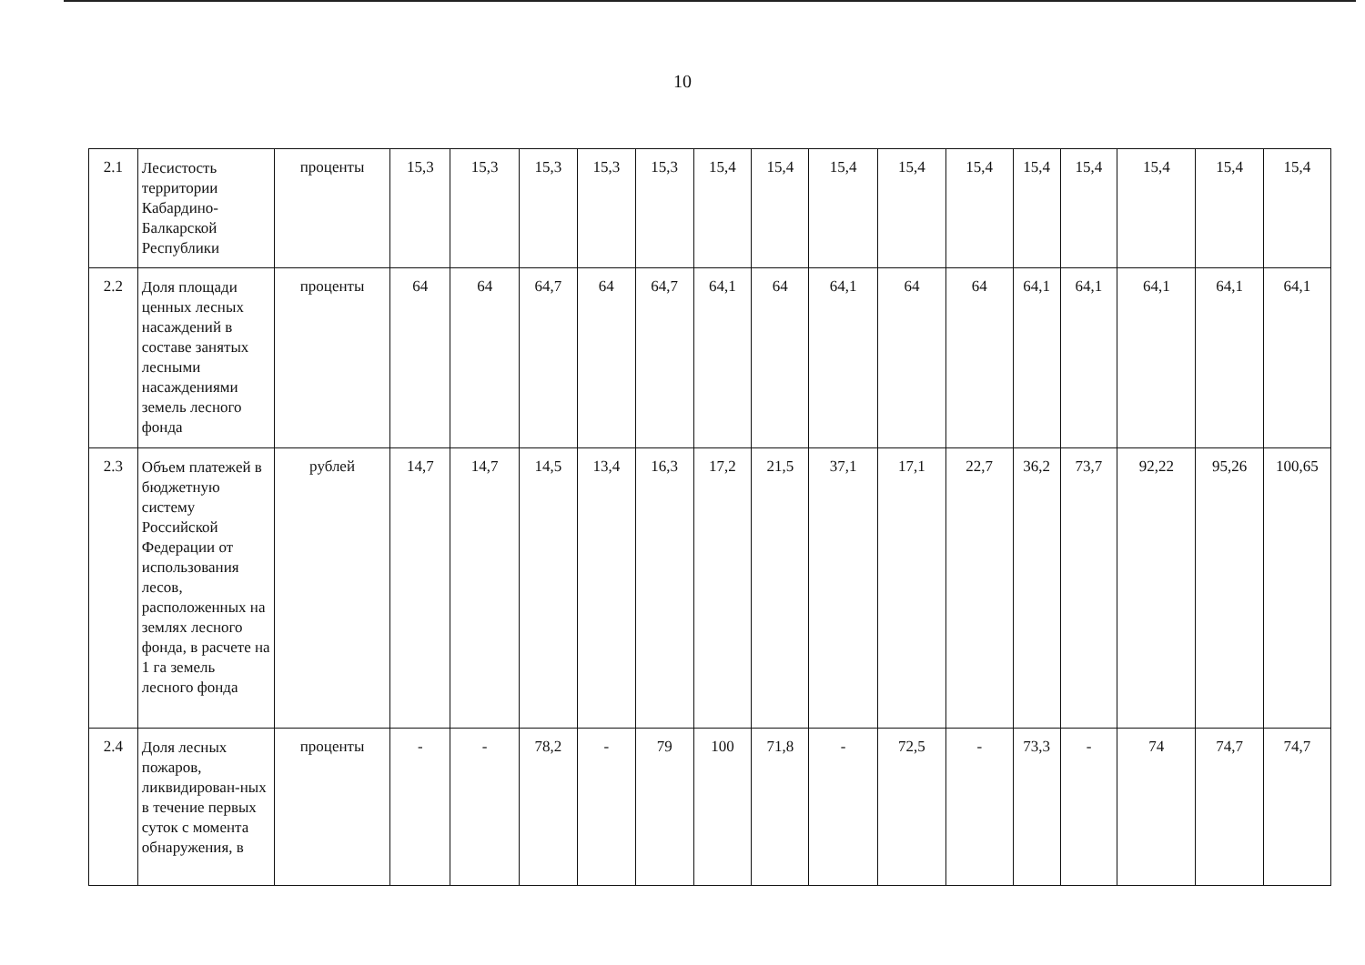10
| 2.1 | Лесистость территории Кабардино-Балкарской Республики | проценты | 15,3 | 15,3 | 15,3 | 15,3 | 15,3 | 15,4 | 15,4 | 15,4 | 15,4 | 15,4 | 15,4 | 15,4 | 15,4 | 15,4 | 15,4 |
| 2.2 | Доля площади ценных лесных насаждений в составе занятых лесными насаждениями земель лесного фонда | проценты | 64 | 64 | 64,7 | 64 | 64,7 | 64,1 | 64 | 64,1 | 64 | 64 | 64,1 | 64,1 | 64,1 | 64,1 | 64,1 |
| 2.3 | Объем платежей в бюджетную систему Российской Федерации от использования лесов, расположенных на землях лесного фонда, в расчете на 1 га земель лесного фонда | рублей | 14,7 | 14,7 | 14,5 | 13,4 | 16,3 | 17,2 | 21,5 | 37,1 | 17,1 | 22,7 | 36,2 | 73,7 | 92,22 | 95,26 | 100,65 |
| 2.4 | Доля лесных пожаров, ликвидирован-ных в течение первых суток с момента обнаружения, в | проценты | - | - | 78,2 | - | 79 | 100 | 71,8 | - | 72,5 | - | 73,3 | - | 74 | 74,7 | 74,7 |